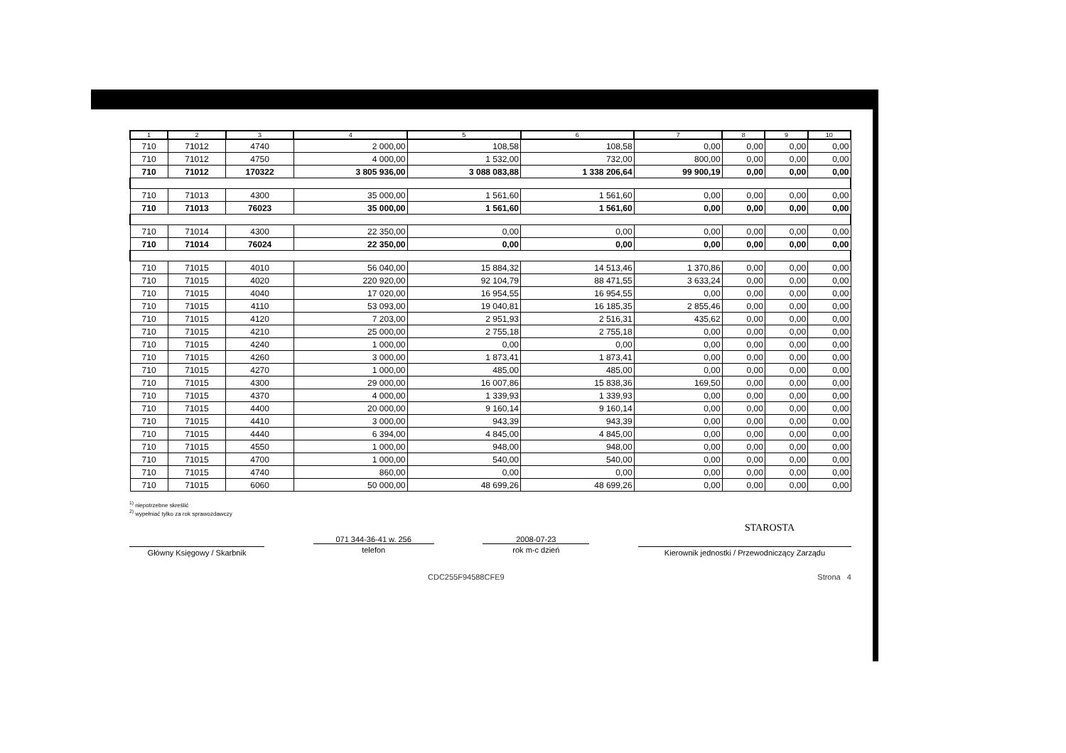| 1 | 2 | 3 | 4 | 5 | 6 | 7 | 8 | 9 | 10 |
| --- | --- | --- | --- | --- | --- | --- | --- | --- | --- |
| 710 | 71012 | 4740 | 2 000,00 | 108,58 | 108,58 | 0,00 | 0,00 | 0,00 | 0,00 |
| 710 | 71012 | 4750 | 4 000,00 | 1 532,00 | 732,00 | 800,00 | 0,00 | 0,00 | 0,00 |
| 710 | 71012 | 170322 | 3 805 936,00 | 3 088 083,88 | 1 338 206,64 | 99 900,19 | 0,00 | 0,00 | 0,00 |
| 710 | 71013 | 4300 | 35 000,00 | 1 561,60 | 1 561,60 | 0,00 | 0,00 | 0,00 | 0,00 |
| 710 | 71013 | 76023 | 35 000,00 | 1 561,60 | 1 561,60 | 0,00 | 0,00 | 0,00 | 0,00 |
| 710 | 71014 | 4300 | 22 350,00 | 0,00 | 0,00 | 0,00 | 0,00 | 0,00 | 0,00 |
| 710 | 71014 | 76024 | 22 350,00 | 0,00 | 0,00 | 0,00 | 0,00 | 0,00 | 0,00 |
| 710 | 71015 | 4010 | 56 040,00 | 15 884,32 | 14 513,46 | 1 370,86 | 0,00 | 0,00 | 0,00 |
| 710 | 71015 | 4020 | 220 920,00 | 92 104,79 | 88 471,55 | 3 633,24 | 0,00 | 0,00 | 0,00 |
| 710 | 71015 | 4040 | 17 020,00 | 16 954,55 | 16 954,55 | 0,00 | 0,00 | 0,00 | 0,00 |
| 710 | 71015 | 4110 | 53 093,00 | 19 040,81 | 16 185,35 | 2 855,46 | 0,00 | 0,00 | 0,00 |
| 710 | 71015 | 4120 | 7 203,00 | 2 951,93 | 2 516,31 | 435,62 | 0,00 | 0,00 | 0,00 |
| 710 | 71015 | 4210 | 25 000,00 | 2 755,18 | 2 755,18 | 0,00 | 0,00 | 0,00 | 0,00 |
| 710 | 71015 | 4240 | 1 000,00 | 0,00 | 0,00 | 0,00 | 0,00 | 0,00 | 0,00 |
| 710 | 71015 | 4260 | 3 000,00 | 1 873,41 | 1 873,41 | 0,00 | 0,00 | 0,00 | 0,00 |
| 710 | 71015 | 4270 | 1 000,00 | 485,00 | 485,00 | 0,00 | 0,00 | 0,00 | 0,00 |
| 710 | 71015 | 4300 | 29 000,00 | 16 007,86 | 15 838,36 | 169,50 | 0,00 | 0,00 | 0,00 |
| 710 | 71015 | 4370 | 4 000,00 | 1 339,93 | 1 339,93 | 0,00 | 0,00 | 0,00 | 0,00 |
| 710 | 71015 | 4400 | 20 000,00 | 9 160,14 | 9 160,14 | 0,00 | 0,00 | 0,00 | 0,00 |
| 710 | 71015 | 4410 | 3 000,00 | 943,39 | 943,39 | 0,00 | 0,00 | 0,00 | 0,00 |
| 710 | 71015 | 4440 | 6 394,00 | 4 845,00 | 4 845,00 | 0,00 | 0,00 | 0,00 | 0,00 |
| 710 | 71015 | 4550 | 1 000,00 | 948,00 | 948,00 | 0,00 | 0,00 | 0,00 | 0,00 |
| 710 | 71015 | 4700 | 1 000,00 | 540,00 | 540,00 | 0,00 | 0,00 | 0,00 | 0,00 |
| 710 | 71015 | 4740 | 860,00 | 0,00 | 0,00 | 0,00 | 0,00 | 0,00 | 0,00 |
| 710 | 71015 | 6060 | 50 000,00 | 48 699,26 | 48 699,26 | 0,00 | 0,00 | 0,00 | 0,00 |
<sup>1)</sup> niepotrzebne skreślić
<sup>2)</sup> wypełniać tylko za rok sprawozdawczy
STAROSTA
Główny Księgowy / Skarbnik
071 344-36-41 w. 256
telefon
2008-07-23
rok m-c dzień
Kierownik jednostki / Przewodniczący Zarządu
CDC255F94588CFE9 Strona 4